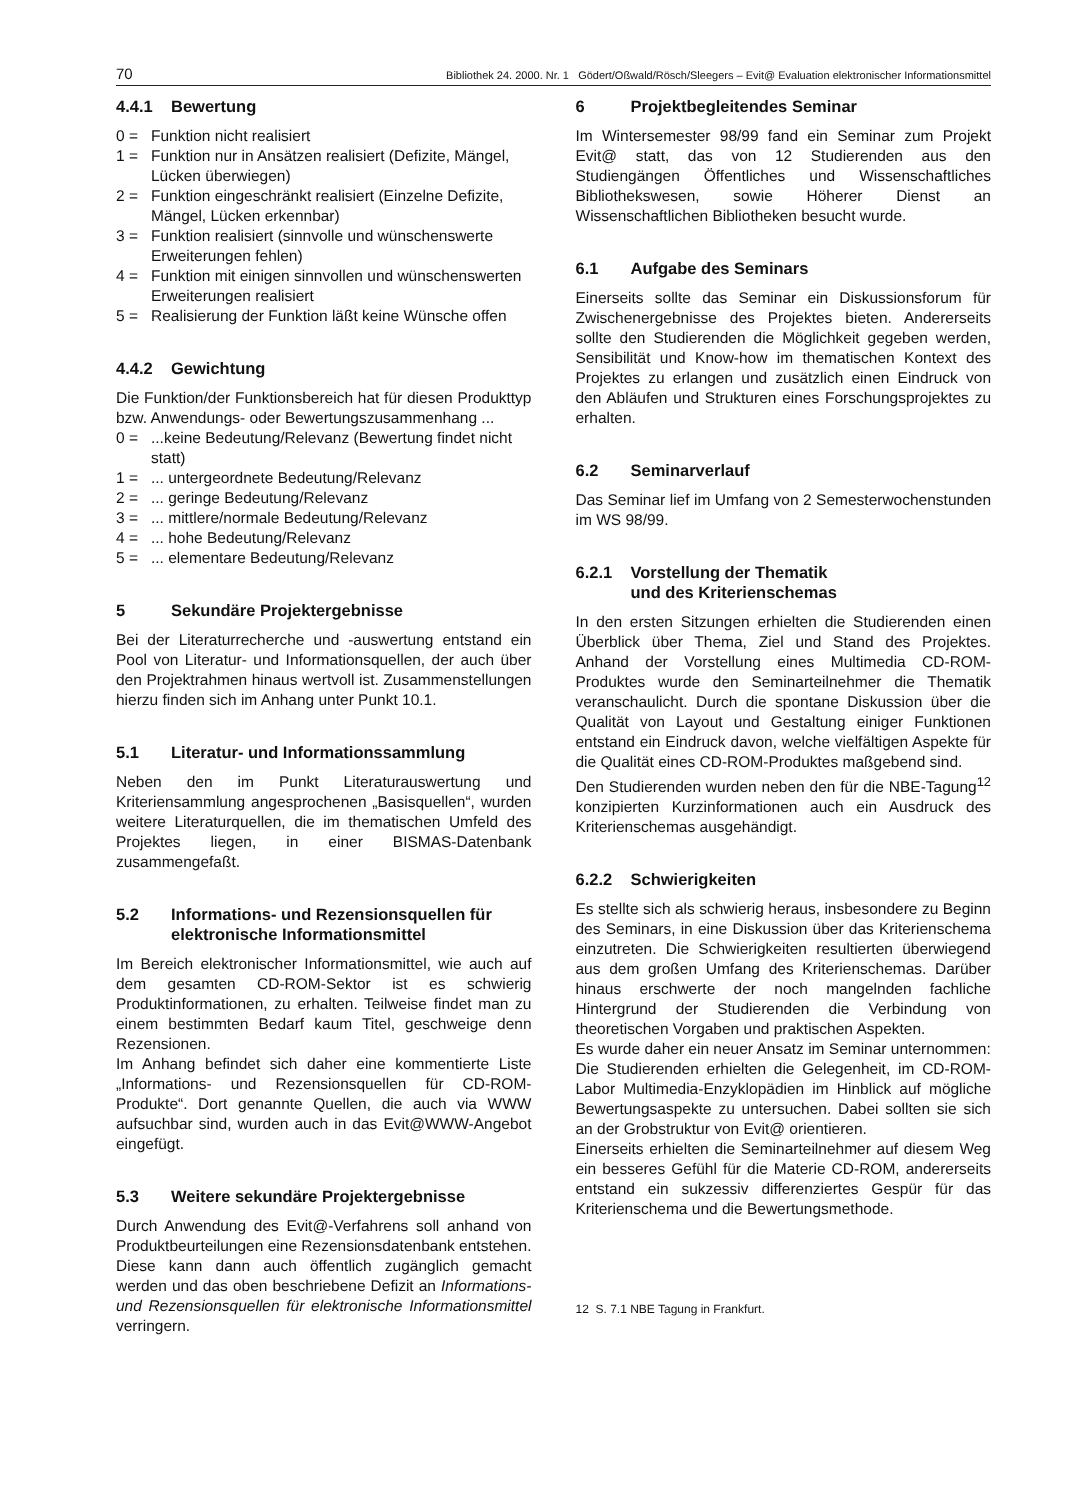70 Bibliothek 24. 2000. Nr. 1 Gödert/Oßwald/Rösch/Sleegers – Evit@ Evaluation elektronischer Informationsmittel
4.4.1 Bewertung
0 = Funktion nicht realisiert
1 = Funktion nur in Ansätzen realisiert (Defizite, Mängel, Lücken überwiegen)
2 = Funktion eingeschränkt realisiert (Einzelne Defizite, Mängel, Lücken erkennbar)
3 = Funktion realisiert (sinnvolle und wünschenswerte Erweiterungen fehlen)
4 = Funktion mit einigen sinnvollen und wünschenswerten Erweiterungen realisiert
5 = Realisierung der Funktion läßt keine Wünsche offen
4.4.2 Gewichtung
Die Funktion/der Funktionsbereich hat für diesen Produkttyp bzw. Anwendungs- oder Bewertungszusammenhang ...
0 =...keine Bedeutung/Relevanz (Bewertung findet nicht statt)
1 =... untergeordnete Bedeutung/Relevanz
2 =... geringe Bedeutung/Relevanz
3 =... mittlere/normale Bedeutung/Relevanz
4 =... hohe Bedeutung/Relevanz
5 =... elementare Bedeutung/Relevanz
5 Sekundäre Projektergebnisse
Bei der Literaturrecherche und -auswertung entstand ein Pool von Literatur- und Informationsquellen, der auch über den Projektrahmen hinaus wertvoll ist. Zusammenstellungen hierzu finden sich im Anhang unter Punkt 10.1.
5.1 Literatur- und Informationssammlung
Neben den im Punkt Literaturauswertung und Kriteriensammlung angesprochenen „Basisquellen“, wurden weitere Literaturquellen, die im thematischen Umfeld des Projektes liegen, in einer BISMAS-Datenbank zusammengefaßt.
5.2 Informations- und Rezensionsquellen für elektronische Informationsmittel
Im Bereich elektronischer Informationsmittel, wie auch auf dem gesamten CD-ROM-Sektor ist es schwierig Produktinformationen, zu erhalten. Teilweise findet man zu einem bestimmten Bedarf kaum Titel, geschweige denn Rezensionen.
Im Anhang befindet sich daher eine kommentierte Liste „Informations- und Rezensionsquellen für CD-ROM-Produkte“. Dort genannte Quellen, die auch via WWW aufsuchbar sind, wurden auch in das Evit@WWW-Angebot eingefügt.
5.3 Weitere sekundäre Projektergebnisse
Durch Anwendung des Evit@-Verfahrens soll anhand von Produktbeurteilungen eine Rezensionsdatenbank entstehen. Diese kann dann auch öffentlich zugänglich gemacht werden und das oben beschriebene Defizit an Informations- und Rezensionsquellen für elektronische Informationsmittel verringern.
6 Projektbegleitendes Seminar
Im Wintersemester 98/99 fand ein Seminar zum Projekt Evit@ statt, das von 12 Studierenden aus den Studiengängen Öffentliches und Wissenschaftliches Bibliothekswesen, sowie Höherer Dienst an Wissenschaftlichen Bibliotheken besucht wurde.
6.1 Aufgabe des Seminars
Einerseits sollte das Seminar ein Diskussionsforum für Zwischenergebnisse des Projektes bieten. Andererseits sollte den Studierenden die Möglichkeit gegeben werden, Sensibilität und Know-how im thematischen Kontext des Projektes zu erlangen und zusätzlich einen Eindruck von den Abläufen und Strukturen eines Forschungsprojektes zu erhalten.
6.2 Seminarverlauf
Das Seminar lief im Umfang von 2 Semesterwochenstunden im WS 98/99.
6.2.1 Vorstellung der Thematik
und des Kriterienschemas
In den ersten Sitzungen erhielten die Studierenden einen Überblick über Thema, Ziel und Stand des Projektes. Anhand der Vorstellung eines Multimedia CD-ROM-Produktes wurde den Seminarteilnehmer die Thematik veranschaulicht. Durch die spontane Diskussion über die Qualität von Layout und Gestaltung einiger Funktionen entstand ein Eindruck davon, welche vielfältigen Aspekte für die Qualität eines CD-ROM-Produktes maßgebend sind.
Den Studierenden wurden neben den für die NBE-Tagung<sup>12</sup> konzipierten Kurzinformationen auch ein Ausdruck des Kriterienschemas ausgehändigt.
6.2.2 Schwierigkeiten
Es stellte sich als schwierig heraus, insbesondere zu Beginn des Seminars, in eine Diskussion über das Kriterienschema einzutreten. Die Schwierigkeiten resultierten überwiegend aus dem großen Umfang des Kriterienschemas. Darüber hinaus erschwerte der noch mangelnden fachliche Hintergrund der Studierenden die Verbindung von theoretischen Vorgaben und praktischen Aspekten.
Es wurde daher ein neuer Ansatz im Seminar unternommen:
Die Studierenden erhielten die Gelegenheit, im CD-ROM-Labor Multimedia-Enzyklopädien im Hinblick auf mögliche Bewertungsaspekte zu untersuchen. Dabei sollten sie sich an der Grobstruktur von Evit@ orientieren.
Einerseits erhielten die Seminarteilnehmer auf diesem Weg ein besseres Gefühl für die Materie CD-ROM, andererseits entstand ein sukzessiv differenziertes Gespür für das Kriterienschema und die Bewertungsmethode.
12 S. 7.1 NBE Tagung in Frankfurt.